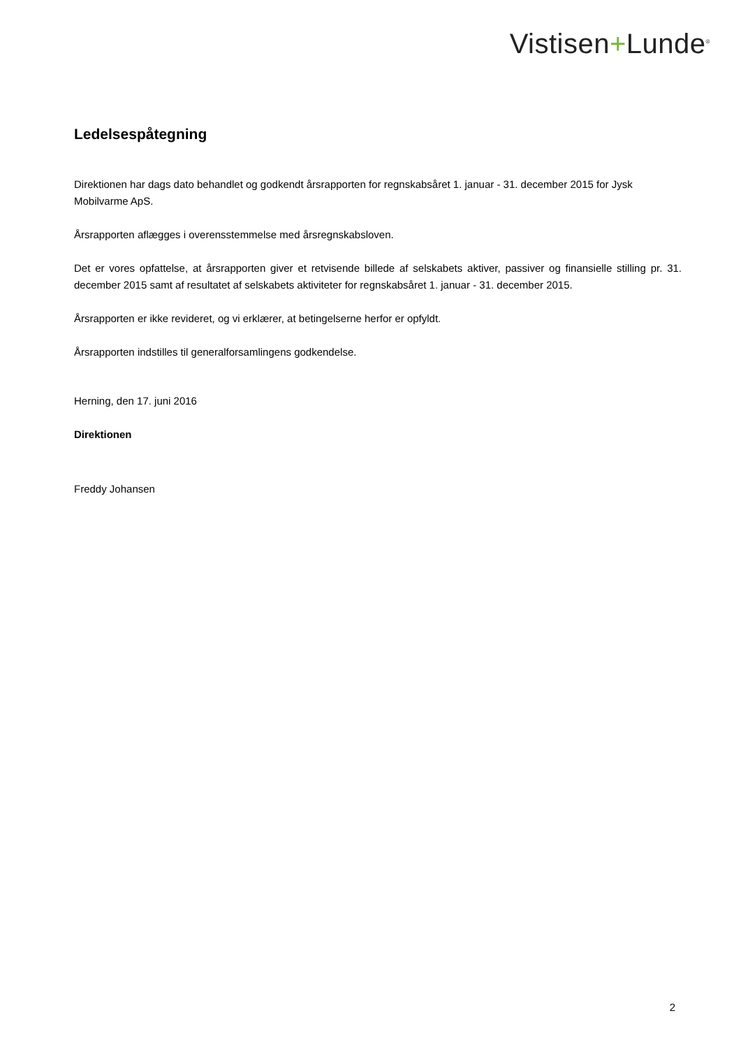Vistisen+Lunde<sup>®</sup>
Ledelsespåtegning
Direktionen har dags dato behandlet og godkendt årsrapporten for regnskabsåret 1. januar - 31. december 2015 for Jysk Mobilvarme ApS.
Årsrapporten aflægges i overensstemmelse med årsregnskabsloven.
Det er vores opfattelse, at årsrapporten giver et retvisende billede af selskabets aktiver, passiver og finansielle stilling pr. 31. december 2015 samt af resultatet af selskabets aktiviteter for regnskabsåret 1. januar - 31. december 2015.
Årsrapporten er ikke revideret, og vi erklærer, at betingelserne herfor er opfyldt.
Årsrapporten indstilles til generalforsamlingens godkendelse.
Herning, den 17. juni 2016
Direktionen
Freddy Johansen
2